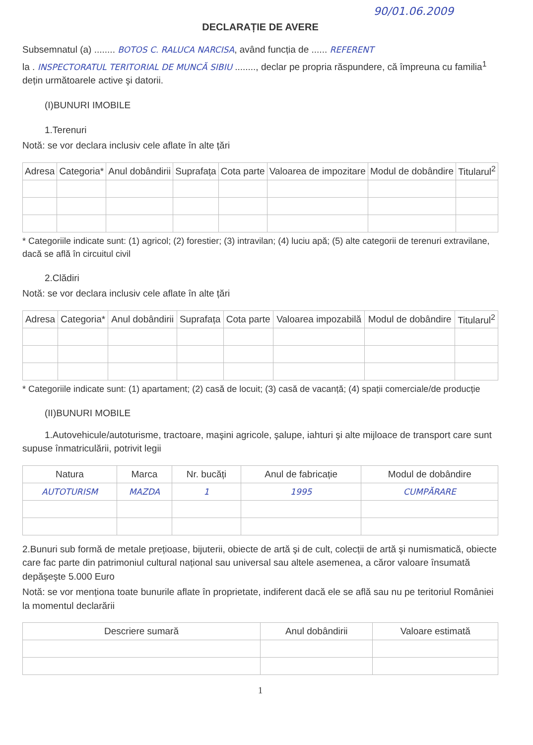90/01.06.2009
DECLARAȚIE DE AVERE
Subsemnatul (a) ........ BOTOS C. RALUCA NARCISA, având funcția de ...... REFERENT
la . INSPECTORATUL TERITORIAL DE MUNCĂ SIBIU ........, declar pe propria răspundere, că împreuna cu familia<sup>1</sup> dețin următoarele active şi datorii.
(I)BUNURI IMOBILE
1.Terenuri
Notă: se vor declara inclusiv cele aflate în alte țări
| Adresa | Categoria* | Anul dobândirii | Suprafața | Cota parte | Valoarea de impozitare | Modul de dobândire | Titularul<sup>2</sup> |
| --- | --- | --- | --- | --- | --- | --- | --- |
* Categoriile indicate sunt: (1) agricol; (2) forestier; (3) intravilan; (4) luciu apă; (5) alte categorii de terenuri extravilane, dacă se află în circuitul civil
2.Clădiri
Notă: se vor declara inclusiv cele aflate în alte țări
| Adresa | Categoria* | Anul dobândirii | Suprafața | Cota parte | Valoarea impozabilă | Modul de dobândire | Titularul<sup>2</sup> |
| --- | --- | --- | --- | --- | --- | --- | --- |
* Categoriile indicate sunt: (1) apartament; (2) casă de locuit; (3) casă de vacanță; (4) spații comerciale/de producție
(II)BUNURI MOBILE
1.Autovehicule/autoturisme, tractoare, maşini agricole, şalupe, iahturi şi alte mijloace de transport care sunt supuse înmatriculării, potrivit legii
| Natura | Marca | Nr. bucăți | Anul de fabricație | Modul de dobândire |
| --- | --- | --- | --- | --- |
| AUTOTURISM | MAZDA | 1 | 1995 | CUMPĂRARE |
2.Bunuri sub formă de metale prețioase, bijuterii, obiecte de artă şi de cult, colecții de artă şi numismatică, obiecte care fac parte din patrimoniul cultural național sau universal sau altele asemenea, a căror valoare însumată depăşeşte 5.000 Euro
Notă: se vor menționa toate bunurile aflate în proprietate, indiferent dacă ele se află sau nu pe teritoriul României la momentul declarării
| Descriere sumară | Anul dobândirii | Valoare estimată |
| --- | --- | --- |
1